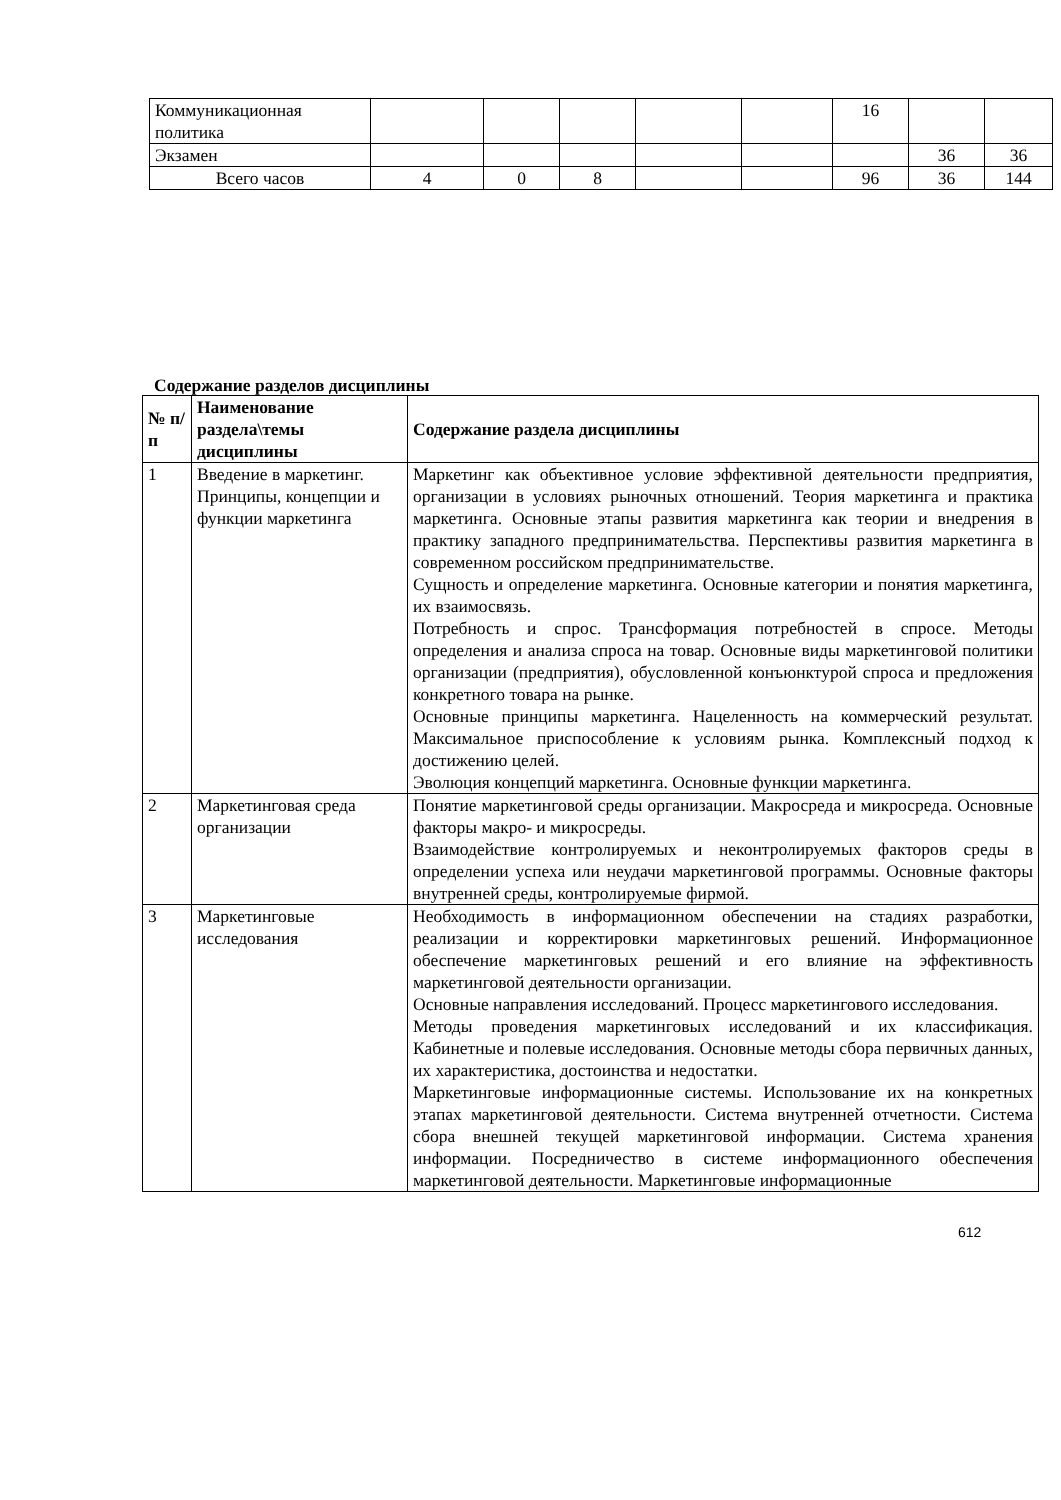| Коммуникационная политика | | | | | | 16 | | |
| Экзамен | | | | | | | 36 | 36 |
| Всего часов | 4 | 0 | 8 | | | 96 | 36 | 144 |
Содержание разделов дисциплины
| № п/п | Наименование раздела\темы дисциплины | Содержание раздела дисциплины |
| --- | --- | --- |
| 1 | Введение в маркетинг. Принципы, концепции и функции маркетинга | Маркетинг как объективное условие эффективной деятельности предприятия, организации в условиях рыночных отношений. Теория маркетинга и практика маркетинга. Основные этапы развития маркетинга как теории и внедрения в практику западного предпринимательства. Перспективы развития маркетинга в современном российском предпринимательстве. Сущность и определение маркетинга. Основные категории и понятия маркетинга, их взаимосвязь. Потребность и спрос. Трансформация потребностей в спросе. Методы определения и анализа спроса на товар. Основные виды маркетинговой политики организации (предприятия), обусловленной конъюнктурой спроса и предложения конкретного товара на рынке. Основные принципы маркетинга. Нацеленность на коммерческий результат. Максимальное приспособление к условиям рынка. Комплексный подход к достижению целей. Эволюция концепций маркетинга. Основные функции маркетинга. |
| 2 | Маркетинговая среда организации | Понятие маркетинговой среды организации. Макросреда и микросреда. Основные факторы макро- и микросреды. Взаимодействие контролируемых и неконтролируемых факторов среды в определении успеха или неудачи маркетинговой программы. Основные факторы внутренней среды, контролируемые фирмой. |
| 3 | Маркетинговые исследования | Необходимость в информационном обеспечении на стадиях разработки, реализации и корректировки маркетинговых решений. Информационное обеспечение маркетинговых решений и его влияние на эффективность маркетинговой деятельности организации. Основные направления исследований. Процесс маркетингового исследования. Методы проведения маркетинговых исследований и их классификация. Кабинетные и полевые исследования. Основные методы сбора первичных данных, их характеристика, достоинства и недостатки. Маркетинговые информационные системы. Использование их на конкретных этапах маркетинговой деятельности. Система внутренней отчетности. Система сбора внешней текущей маркетинговой информации. Система хранения информации. Посредничество в системе информационного обеспечения маркетинговой деятельности. Маркетинговые информационные |
612